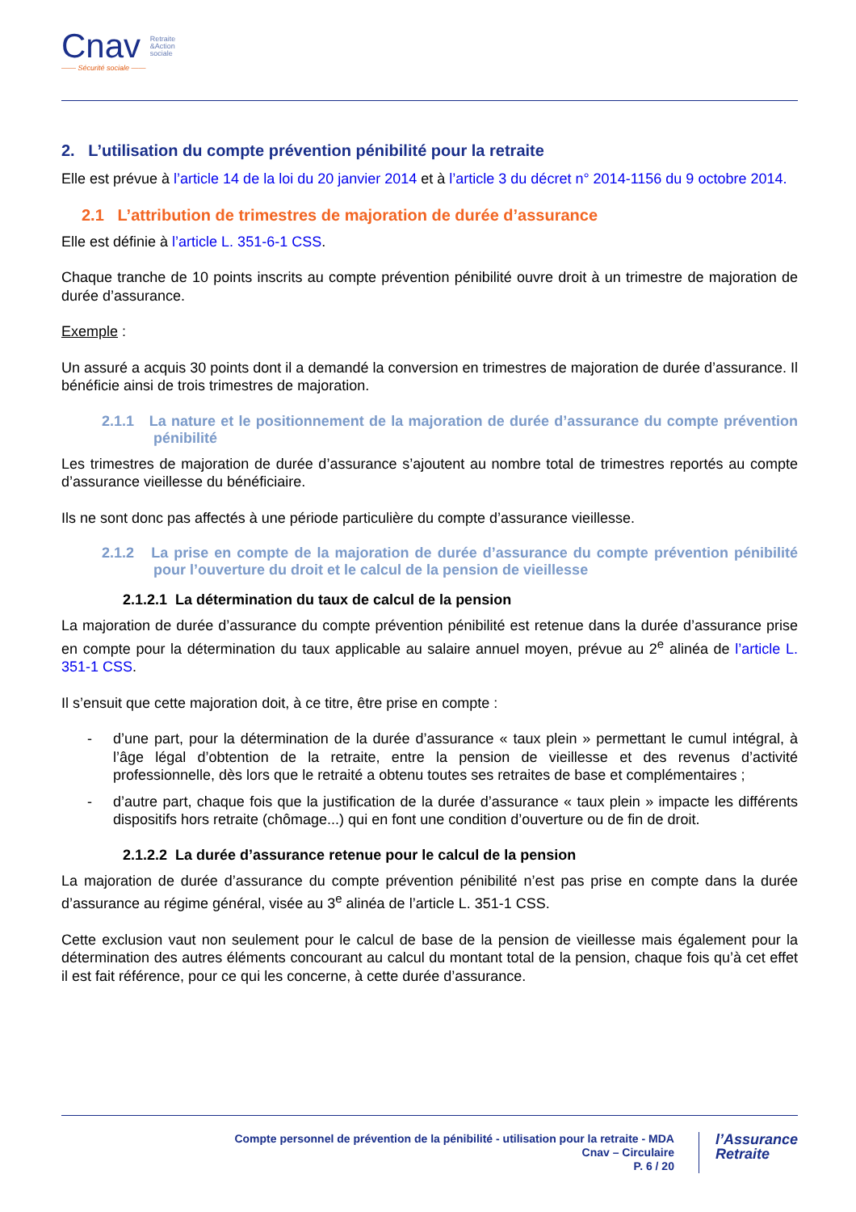Cnav Retraite
&Action
sociale
—— Sécurité sociale ——
2. L’utilisation du compte prévention pénibilité pour la retraite
Elle est prévue à l’article 14 de la loi du 20 janvier 2014 et à l’article 3 du décret n° 2014-1156 du 9 octobre 2014.
2.1 L’attribution de trimestres de majoration de durée d’assurance
Elle est définie à l’article L. 351-6-1 CSS.
Chaque tranche de 10 points inscrits au compte prévention pénibilité ouvre droit à un trimestre de majoration de durée d’assurance.
Exemple :
Un assuré a acquis 30 points dont il a demandé la conversion en trimestres de majoration de durée d’assurance. Il bénéficie ainsi de trois trimestres de majoration.
2.1.1 La nature et le positionnement de la majoration de durée d’assurance du compte prévention pénibilité
Les trimestres de majoration de durée d’assurance s’ajoutent au nombre total de trimestres reportés au compte d’assurance vieillesse du bénéficiaire.
Ils ne sont donc pas affectés à une période particulière du compte d’assurance vieillesse.
2.1.2 La prise en compte de la majoration de durée d’assurance du compte prévention pénibilité pour l’ouverture du droit et le calcul de la pension de vieillesse
2.1.2.1 La détermination du taux de calcul de la pension
La majoration de durée d’assurance du compte prévention pénibilité est retenue dans la durée d’assurance prise en compte pour la détermination du taux applicable au salaire annuel moyen, prévue au 2<sup>e</sup> alinéa de l’article L. 351-1 CSS.
Il s’ensuit que cette majoration doit, à ce titre, être prise en compte :
- d’une part, pour la détermination de la durée d’assurance « taux plein » permettant le cumul intégral, à l’âge légal d’obtention de la retraite, entre la pension de vieillesse et des revenus d’activité professionnelle, dès lors que le retraité a obtenu toutes ses retraites de base et complémentaires ;
- d’autre part, chaque fois que la justification de la durée d’assurance « taux plein » impacte les différents dispositifs hors retraite (chômage...) qui en font une condition d’ouverture ou de fin de droit.
2.1.2.2 La durée d’assurance retenue pour le calcul de la pension
La majoration de durée d’assurance du compte prévention pénibilité n’est pas prise en compte dans la durée d’assurance au régime général, visée au 3<sup>e</sup> alinéa de l’article L. 351-1 CSS.
Cette exclusion vaut non seulement pour le calcul de base de la pension de vieillesse mais également pour la détermination des autres éléments concourant au calcul du montant total de la pension, chaque fois qu’à cet effet il est fait référence, pour ce qui les concerne, à cette durée d’assurance.
Compte personnel de prévention de la pénibilité - utilisation pour la retraite - MDA
Cnav – Circulaire
P. 6 / 20
l’Assurance
Retraite